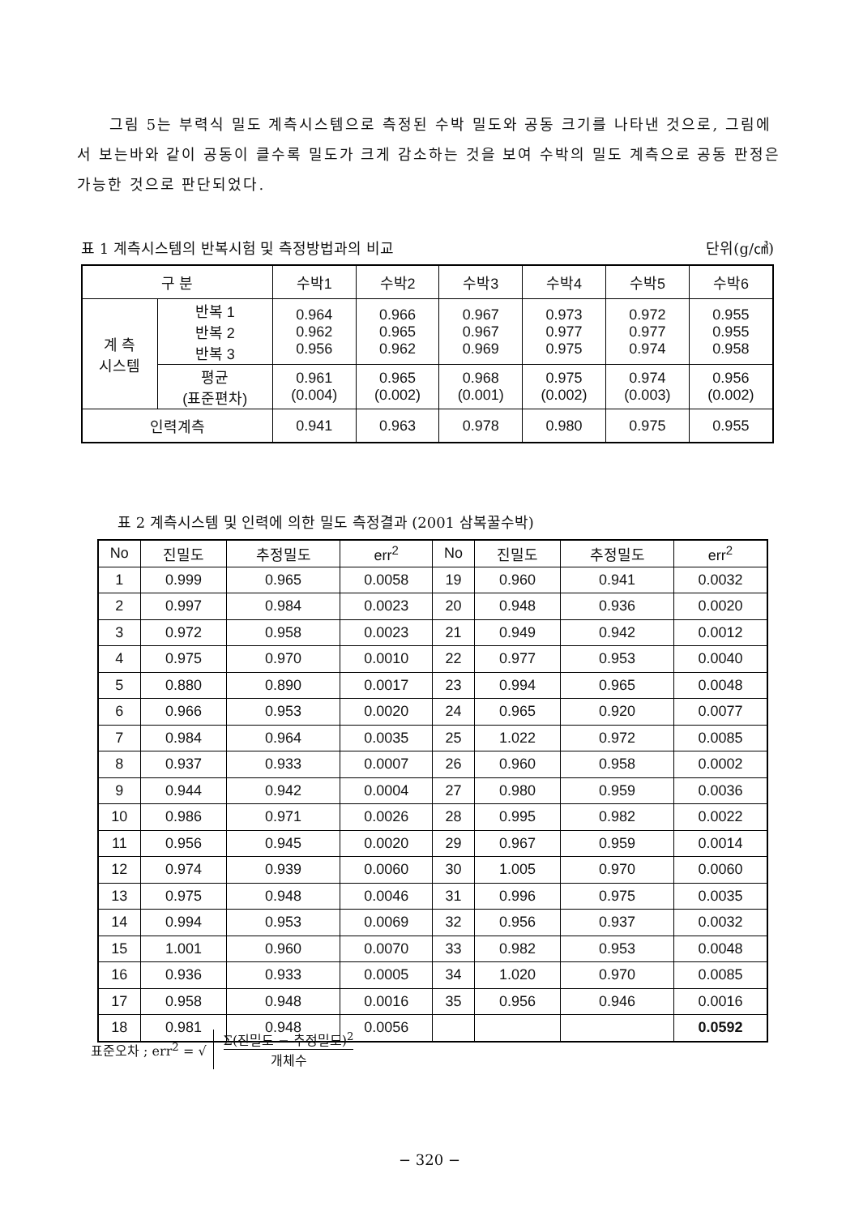그림 5는 부력식 밀도 계측시스템으로 측정된 수박 밀도와 공동 크기를 나타낸 것으로, 그림에서 보는바와 같이 공동이 클수록 밀도가 크게 감소하는 것을 보여 수박의 밀도 계측으로 공동 판정은 가능한 것으로 판단되었다.
표 1 계측시스템의 반복시험 및 측정방법과의 비교 단위(g/㎤)
| 구 분 | | 수박1 | 수박2 | 수박3 | 수박4 | 수박5 | 수박6 |
| --- | --- | --- | --- | --- | --- | --- | --- |
| 계 측 시스템 | 반복 1 반복 2 반복 3 | 0.964 0.962 0.956 | 0.966 0.965 0.962 | 0.967 0.967 0.969 | 0.973 0.977 0.975 | 0.972 0.977 0.974 | 0.955 0.955 0.958 |
| | 평균 (표준편차) | 0.961 (0.004) | 0.965 (0.002) | 0.968 (0.001) | 0.975 (0.002) | 0.974 (0.003) | 0.956 (0.002) |
| 인력계측 | | 0.941 | 0.963 | 0.978 | 0.980 | 0.975 | 0.955 |
표 2 계측시스템 및 인력에 의한 밀도 측정결과 (2001 삼복꿀수박)
| No | 진밀도 | 추정밀도 | err<sup>2</sup> | No | 진밀도 | 추정밀도 | err<sup>2</sup> |
| --- | --- | --- | --- | --- | --- | --- | --- |
| 1 | 0.999 | 0.965 | 0.0058 | 19 | 0.960 | 0.941 | 0.0032 |
| 2 | 0.997 | 0.984 | 0.0023 | 20 | 0.948 | 0.936 | 0.0020 |
| 3 | 0.972 | 0.958 | 0.0023 | 21 | 0.949 | 0.942 | 0.0012 |
| 4 | 0.975 | 0.970 | 0.0010 | 22 | 0.977 | 0.953 | 0.0040 |
| 5 | 0.880 | 0.890 | 0.0017 | 23 | 0.994 | 0.965 | 0.0048 |
| 6 | 0.966 | 0.953 | 0.0020 | 24 | 0.965 | 0.920 | 0.0077 |
| 7 | 0.984 | 0.964 | 0.0035 | 25 | 1.022 | 0.972 | 0.0085 |
| 8 | 0.937 | 0.933 | 0.0007 | 26 | 0.960 | 0.958 | 0.0002 |
| 9 | 0.944 | 0.942 | 0.0004 | 27 | 0.980 | 0.959 | 0.0036 |
| 10 | 0.986 | 0.971 | 0.0026 | 28 | 0.995 | 0.982 | 0.0022 |
| 11 | 0.956 | 0.945 | 0.0020 | 29 | 0.967 | 0.959 | 0.0014 |
| 12 | 0.974 | 0.939 | 0.0060 | 30 | 1.005 | 0.970 | 0.0060 |
| 13 | 0.975 | 0.948 | 0.0046 | 31 | 0.996 | 0.975 | 0.0035 |
| 14 | 0.994 | 0.953 | 0.0069 | 32 | 0.956 | 0.937 | 0.0032 |
| 15 | 1.001 | 0.960 | 0.0070 | 33 | 0.982 | 0.953 | 0.0048 |
| 16 | 0.936 | 0.933 | 0.0005 | 34 | 1.020 | 0.970 | 0.0085 |
| 17 | 0.958 | 0.948 | 0.0016 | 35 | 0.956 | 0.946 | 0.0016 |
| 18 | 0.981 | 0.948 | 0.0056 | | | | 0.0592 |
표준오차 ; err<sup>2</sup> = √
Σ(진밀도 − 추정밀도)<sup>2</sup>
개체수
− 320 −